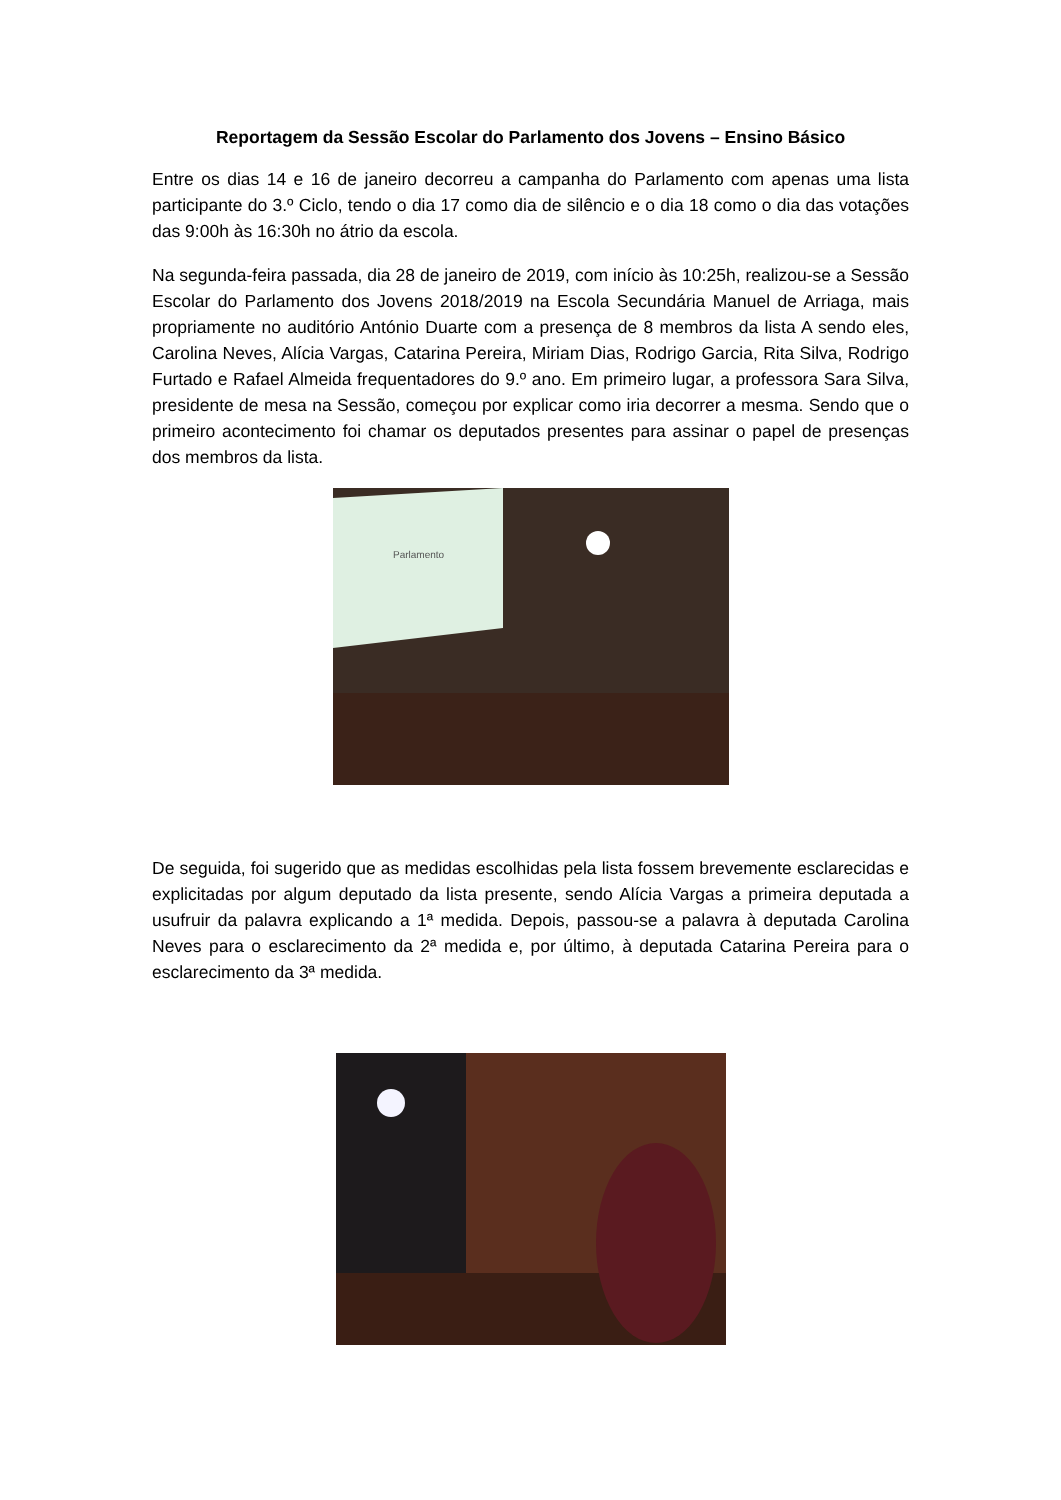Reportagem da Sessão Escolar do Parlamento dos Jovens – Ensino Básico
Entre os dias 14 e 16 de janeiro decorreu a campanha do Parlamento com apenas uma lista participante do 3.º Ciclo, tendo o dia 17 como dia de silêncio e o dia 18 como o dia das votações das 9:00h às 16:30h no átrio da escola.
Na segunda-feira passada, dia 28 de janeiro de 2019, com início às 10:25h, realizou-se a Sessão Escolar do Parlamento dos Jovens 2018/2019 na Escola Secundária Manuel de Arriaga, mais propriamente no auditório António Duarte com a presença de 8 membros da lista A sendo eles, Carolina Neves, Alícia Vargas, Catarina Pereira, Miriam Dias, Rodrigo Garcia, Rita Silva, Rodrigo Furtado e Rafael Almeida frequentadores do 9.º ano. Em primeiro lugar, a professora Sara Silva, presidente de mesa na Sessão, começou por explicar como iria decorrer a mesma. Sendo que o primeiro acontecimento foi chamar os deputados presentes para assinar o papel de presenças dos membros da lista.
Parlamento
De seguida, foi sugerido que as medidas escolhidas pela lista fossem brevemente esclarecidas e explicitadas por algum deputado da lista presente, sendo Alícia Vargas a primeira deputada a usufruir da palavra explicando a 1ª medida. Depois, passou-se a palavra à deputada Carolina Neves para o esclarecimento da 2ª medida e, por último, à deputada Catarina Pereira para o esclarecimento da 3ª medida.